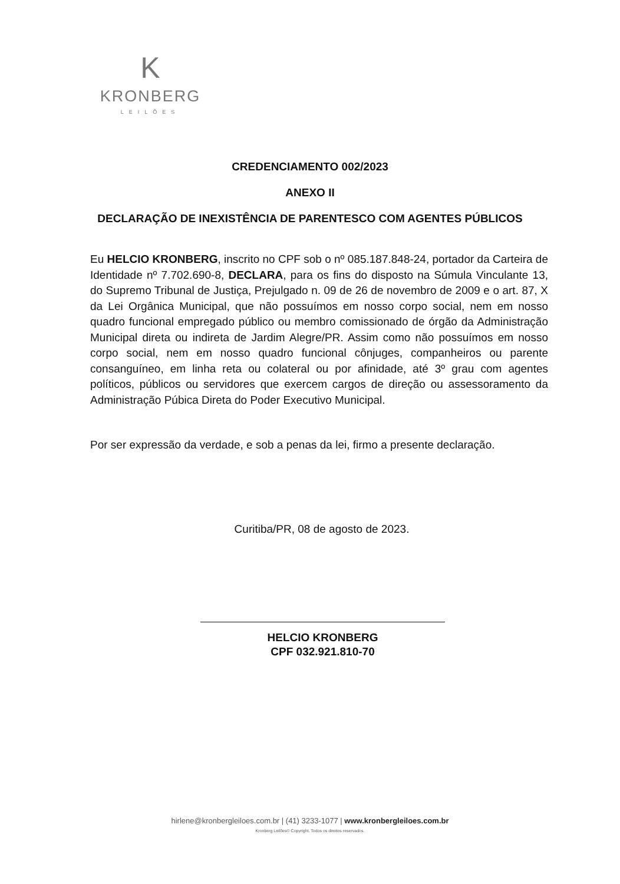K
KRONBERG
LEILÕES
CREDENCIAMENTO 002/2023
ANEXO II
DECLARAÇÃO DE INEXISTÊNCIA DE PARENTESCO COM AGENTES PÚBLICOS
Eu HELCIO KRONBERG, inscrito no CPF sob o nº 085.187.848-24, portador da Carteira de Identidade nº 7.702.690-8, DECLARA, para os fins do disposto na Súmula Vinculante 13, do Supremo Tribunal de Justiça, Prejulgado n. 09 de 26 de novembro de 2009 e o art. 87, X da Lei Orgânica Municipal, que não possuímos em nosso corpo social, nem em nosso quadro funcional empregado público ou membro comissionado de órgão da Administração Municipal direta ou indireta de Jardim Alegre/PR. Assim como não possuímos em nosso corpo social, nem em nosso quadro funcional cônjuges, companheiros ou parente consanguíneo, em linha reta ou colateral ou por afinidade, até 3º grau com agentes políticos, públicos ou servidores que exercem cargos de direção ou assessoramento da Administração Púbica Direta do Poder Executivo Municipal.
Por ser expressão da verdade, e sob a penas da lei, firmo a presente declaração.
Curitiba/PR, 08 de agosto de 2023.
HELCIO KRONBERG
CPF 032.921.810-70
hirlene@kronbergleiloes.com.br | (41) 3233-1077 | www.kronbergleiloes.com.br
Kronberg Leilões© Copyright. Todos os direitos reservados.